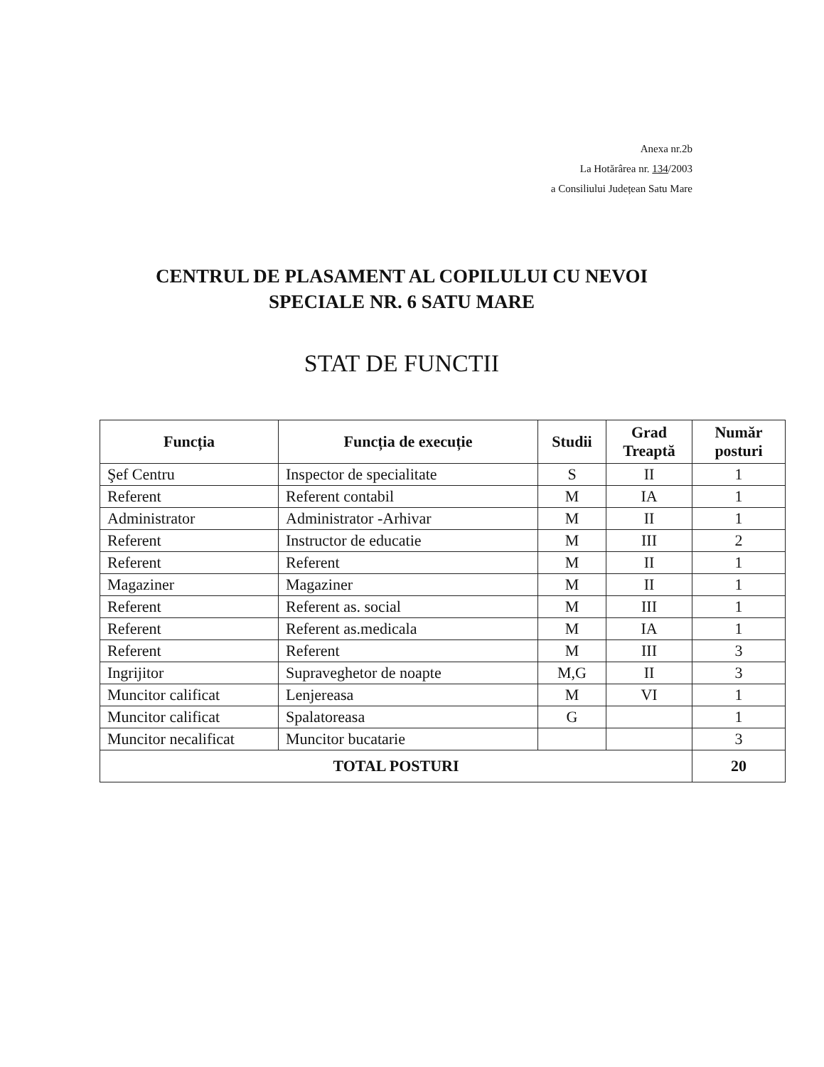Anexa nr.2b
La Hotărârea nr. 134/2003
a Consiliului Județean Satu Mare
CENTRUL DE PLASAMENT AL COPILULUI CU NEVOI
SPECIALE NR. 6 SATU MARE
STAT DE FUNCTII
| Funcția | Funcția de execuție | Studii | Grad Treaptă | Număr posturi |
| --- | --- | --- | --- | --- |
| Şef Centru | Inspector de specialitate | S | II | 1 |
| Referent | Referent contabil | M | IA | 1 |
| Administrator | Administrator -Arhivar | M | II | 1 |
| Referent | Instructor de educatie | M | III | 2 |
| Referent | Referent | M | II | 1 |
| Magaziner | Magaziner | M | II | 1 |
| Referent | Referent as. social | M | III | 1 |
| Referent | Referent as.medicala | M | IA | 1 |
| Referent | Referent | M | III | 3 |
| Ingrijitor | Supraveghetor de noapte | M,G | II | 3 |
| Muncitor calificat | Lenjereasa | M | VI | 1 |
| Muncitor calificat | Spalatoreasa | G | | 1 |
| Muncitor necalificat | Muncitor bucatarie | | | 3 |
| TOTAL POSTURI | | | | 20 |